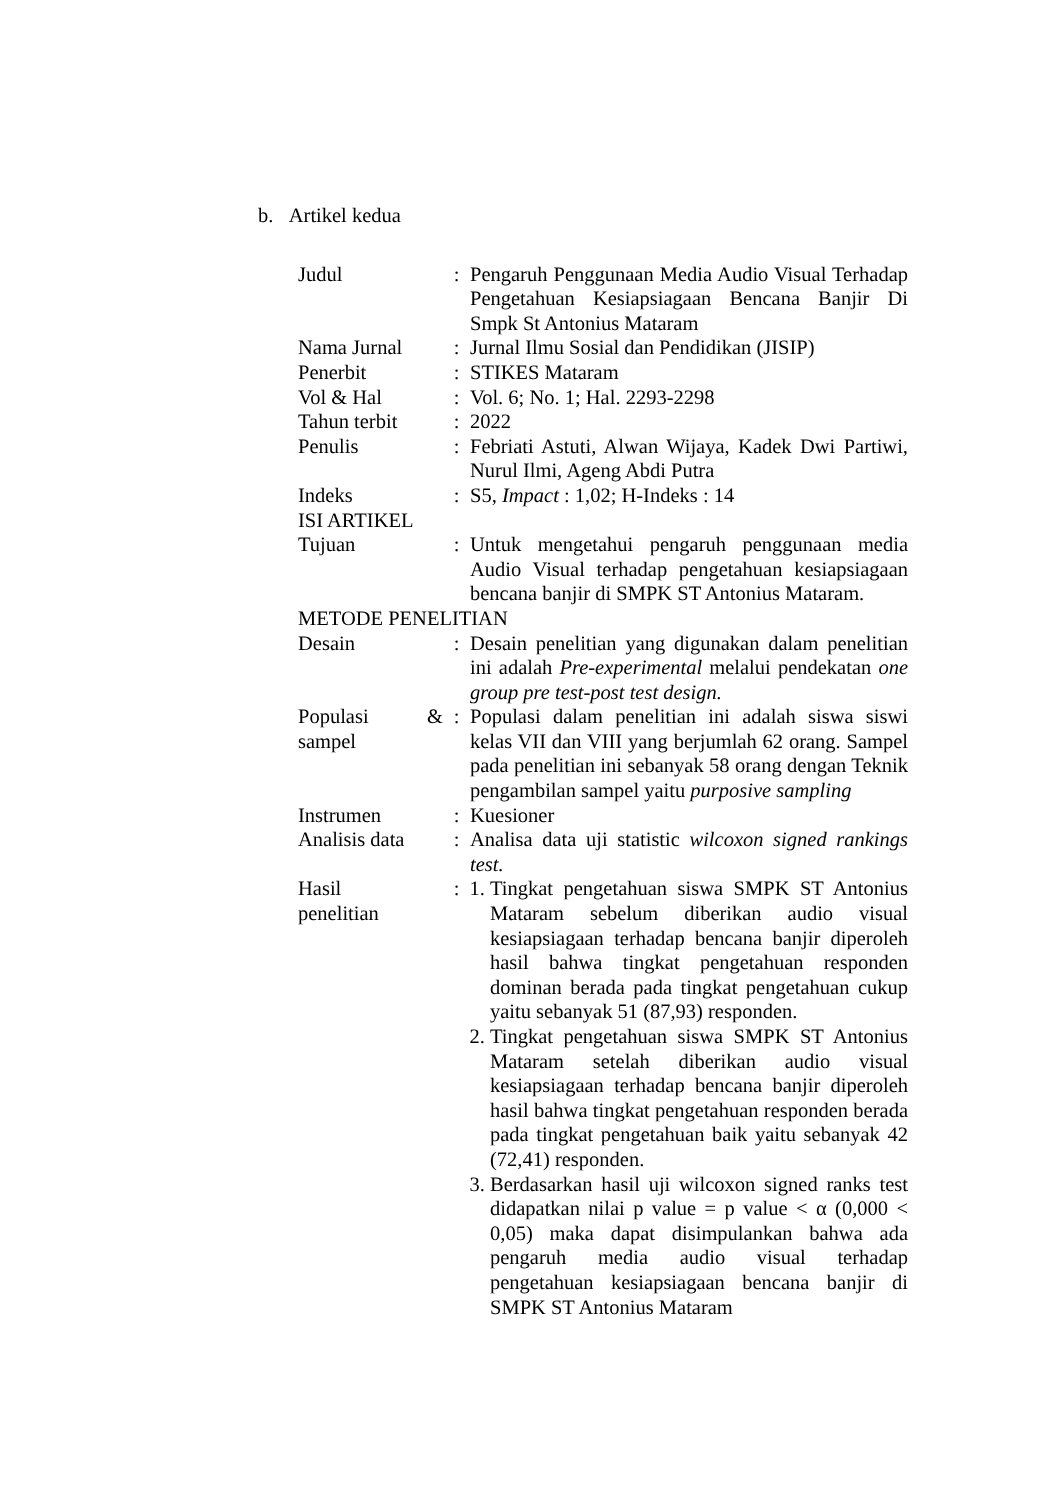b. Artikel kedua
| Judul | : | Pengaruh Penggunaan Media Audio Visual Terhadap Pengetahuan Kesiapsiagaan Bencana Banjir Di Smpk St Antonius Mataram |
| Nama Jurnal | : | Jurnal Ilmu Sosial dan Pendidikan (JISIP) |
| Penerbit | : | STIKES Mataram |
| Vol & Hal | : | Vol. 6; No. 1; Hal. 2293-2298 |
| Tahun terbit | : | 2022 |
| Penulis | : | Febriati Astuti, Alwan Wijaya, Kadek Dwi Partiwi, Nurul Ilmi, Ageng Abdi Putra |
| Indeks | : | S5, Impact : 1,02; H-Indeks : 14 |
| ISI ARTIKEL | | |
| Tujuan | : | Untuk mengetahui pengaruh penggunaan media Audio Visual terhadap pengetahuan kesiapsiagaan bencana banjir di SMPK ST Antonius Mataram. |
| METODE PENELITIAN | | |
| Desain | : | Desain penelitian yang digunakan dalam penelitian ini adalah Pre-experimental melalui pendekatan one group pre test-post test design. |
| Populasi & sampel | : | Populasi dalam penelitian ini adalah siswa siswi kelas VII dan VIII yang berjumlah 62 orang. Sampel pada penelitian ini sebanyak 58 orang dengan Teknik pengambilan sampel yaitu purposive sampling |
| Instrumen | : | Kuesioner |
| Analisis data | : | Analisa data uji statistic wilcoxon signed rankings test. |
| Hasil penelitian | : | 1. Tingkat pengetahuan siswa SMPK ST Antonius Mataram sebelum diberikan audio visual kesiapsiagaan terhadap bencana banjir diperoleh hasil bahwa tingkat pengetahuan responden dominan berada pada tingkat pengetahuan cukup yaitu sebanyak 51 (87,93) responden. 2. Tingkat pengetahuan siswa SMPK ST Antonius Mataram setelah diberikan audio visual kesiapsiagaan terhadap bencana banjir diperoleh hasil bahwa tingkat pengetahuan responden berada pada tingkat pengetahuan baik yaitu sebanyak 42 (72,41) responden. 3. Berdasarkan hasil uji wilcoxon signed ranks test didapatkan nilai p value = p value < α (0,000 < 0,05) maka dapat disimpulankan bahwa ada pengaruh media audio visual terhadap pengetahuan kesiapsiagaan bencana banjir di SMPK ST Antonius Mataram |